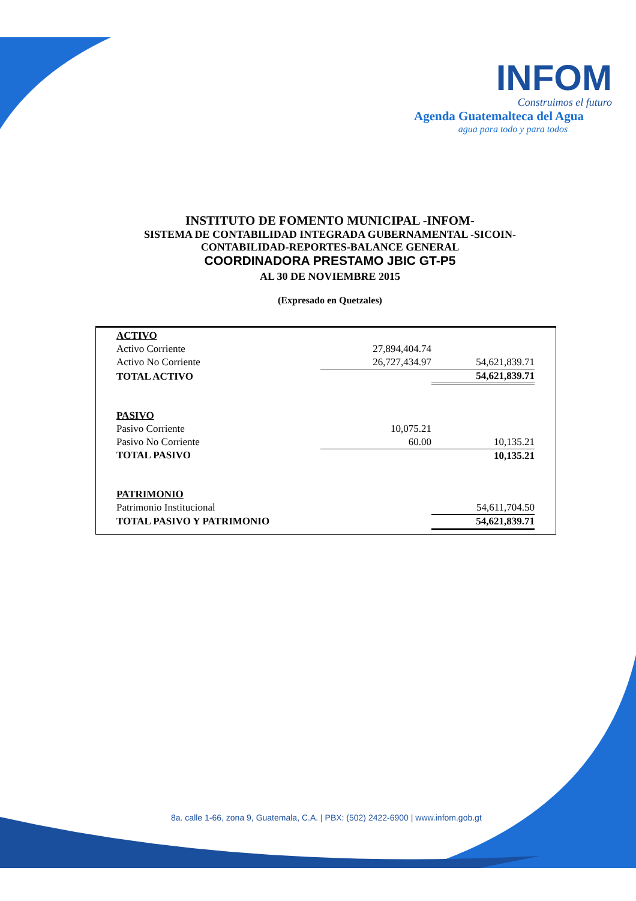INFOM
Construimos el futuro
Agenda Guatemalteca del Agua
agua para todo y para todos
INSTITUTO DE FOMENTO MUNICIPAL -INFOM-
SISTEMA DE CONTABILIDAD INTEGRADA GUBERNAMENTAL -SICOIN-
CONTABILIDAD-REPORTES-BALANCE GENERAL
COORDINADORA PRESTAMO JBIC GT-P5
AL 30 DE NOVIEMBRE 2015
(Expresado en Quetzales)
| ACTIVO | | |
| Activo Corriente | 27,894,404.74 | |
| Activo No Corriente | 26,727,434.97 | 54,621,839.71 |
| TOTAL ACTIVO | | 54,621,839.71 |
| PASIVO | | |
| Pasivo Corriente | 10,075.21 | |
| Pasivo No Corriente | 60.00 | 10,135.21 |
| TOTAL PASIVO | | 10,135.21 |
| PATRIMONIO | | |
| Patrimonio Institucional | | 54,611,704.50 |
| TOTAL PASIVO Y PATRIMONIO | | 54,621,839.71 |
8a. calle 1-66, zona 9, Guatemala, C.A. | PBX: (502) 2422-6900 | www.infom.gob.gt